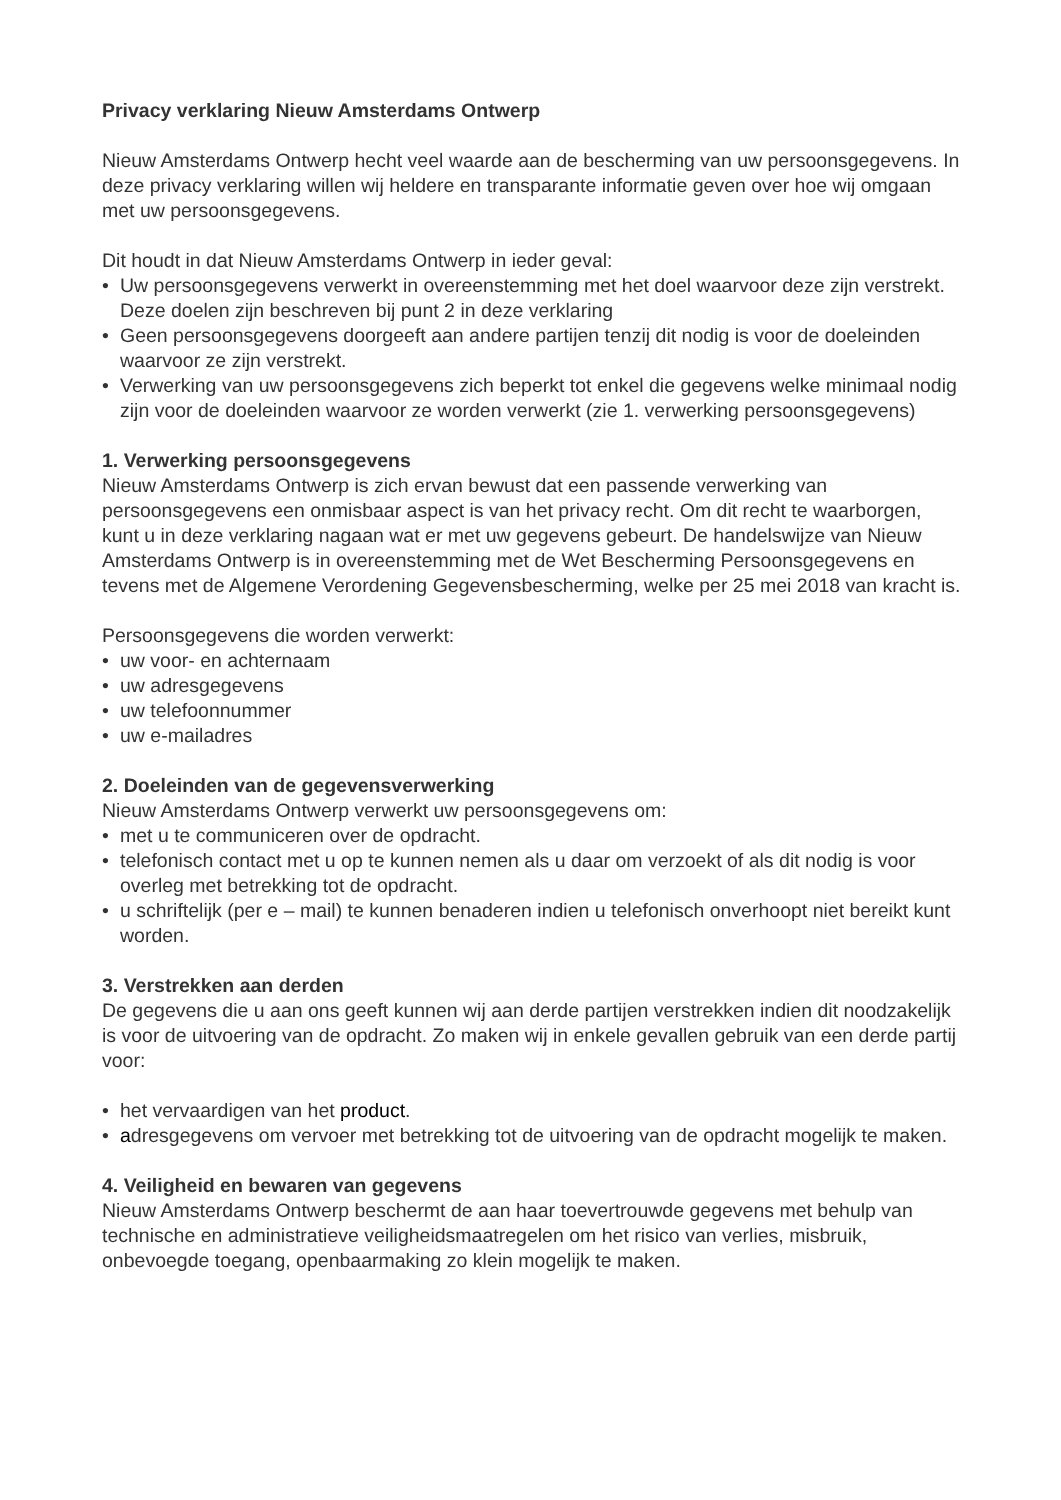Privacy verklaring Nieuw Amsterdams Ontwerp
Nieuw Amsterdams Ontwerp hecht veel waarde aan de bescherming van uw persoonsgegevens. In deze privacy verklaring willen wij heldere en transparante informatie geven over hoe wij omgaan met uw persoonsgegevens.
Dit houdt in dat Nieuw Amsterdams Ontwerp in ieder geval:
• Uw persoonsgegevens verwerkt in overeenstemming met het doel waarvoor deze zijn verstrekt. Deze doelen zijn beschreven bij punt 2 in deze verklaring
• Geen persoonsgegevens doorgeeft aan andere partijen tenzij dit nodig is voor de doeleinden waarvoor ze zijn verstrekt.
• Verwerking van uw persoonsgegevens zich beperkt tot enkel die gegevens welke minimaal nodig zijn voor de doeleinden waarvoor ze worden verwerkt (zie 1. verwerking persoonsgegevens)
1. Verwerking persoonsgegevens
Nieuw Amsterdams Ontwerp is zich ervan bewust dat een passende verwerking van persoonsgegevens een onmisbaar aspect is van het privacy recht. Om dit recht te waarborgen, kunt u in deze verklaring nagaan wat er met uw gegevens gebeurt. De handelswijze van Nieuw Amsterdams Ontwerp is in overeenstemming met de Wet Bescherming Persoonsgegevens en tevens met de Algemene Verordening Gegevensbescherming, welke per 25 mei 2018 van kracht is.
Persoonsgegevens die worden verwerkt:
• uw voor- en achternaam
• uw adresgegevens
• uw telefoonnummer
• uw e-mailadres
2. Doeleinden van de gegevensverwerking
Nieuw Amsterdams Ontwerp verwerkt uw persoonsgegevens om:
• met u te communiceren over de opdracht.
• telefonisch contact met u op te kunnen nemen als u daar om verzoekt of als dit nodig is voor overleg met betrekking tot de opdracht.
• u schriftelijk (per e – mail) te kunnen benaderen indien u telefonisch onverhoopt niet bereikt kunt worden.
3. Verstrekken aan derden
De gegevens die u aan ons geeft kunnen wij aan derde partijen verstrekken indien dit noodzakelijk is voor de uitvoering van de opdracht. Zo maken wij in enkele gevallen gebruik van een derde partij voor:
• het vervaardigen van het product.
• adresgegevens om vervoer met betrekking tot de uitvoering van de opdracht mogelijk te maken.
4. Veiligheid en bewaren van gegevens
Nieuw Amsterdams Ontwerp beschermt de aan haar toevertrouwde gegevens met behulp van technische en administratieve veiligheidsmaatregelen om het risico van verlies, misbruik, onbevoegde toegang, openbaarmaking zo klein mogelijk te maken.